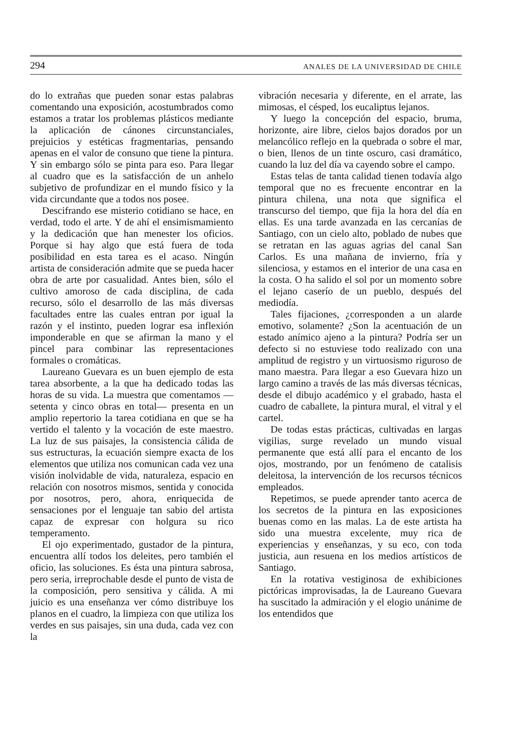294 ANALES DE LA UNIVERSIDAD DE CHILE
do lo extrañas que pueden sonar estas palabras comentando una exposición, acostumbrados como estamos a tratar los problemas plásticos mediante la aplicación de cánones circunstanciales, prejuicios y estéticas fragmentarias, pensando apenas en el valor de consuno que tiene la pintura. Y sin embargo sólo se pinta para eso. Para llegar al cuadro que es la satisfacción de un anhelo subjetivo de profundizar en el mundo físico y la vida circundante que a todos nos posee.
Descifrando ese misterio cotidiano se hace, en verdad, todo el arte. Y de ahí el ensimismamiento y la dedicación que han menester los oficios. Porque si hay algo que está fuera de toda posibilidad en esta tarea es el acaso. Ningún artista de consideración admite que se pueda hacer obra de arte por casualidad. Antes bien, sólo el cultivo amoroso de cada disciplina, de cada recurso, sólo el desarrollo de las más diversas facultades entre las cuales entran por igual la razón y el instinto, pueden lograr esa inflexión imponderable en que se afirman la mano y el pincel para combinar las representaciones formales o cromáticas.
Laureano Guevara es un buen ejemplo de esta tarea absorbente, a la que ha dedicado todas las horas de su vida. La muestra que comentamos —setenta y cinco obras en total— presenta en un amplio repertorio la tarea cotidiana en que se ha vertido el talento y la vocación de este maestro. La luz de sus paisajes, la consistencia cálida de sus estructuras, la ecuación siempre exacta de los elementos que utiliza nos comunican cada vez una visión inolvidable de vida, naturaleza, espacio en relación con nosotros mismos, sentida y conocida por nosotros, pero, ahora, enriquecida de sensaciones por el lenguaje tan sabio del artista capaz de expresar con holgura su rico temperamento.
El ojo experimentado, gustador de la pintura, encuentra allí todos los deleites, pero también el oficio, las soluciones. Es ésta una pintura sabrosa, pero seria, irreprochable desde el punto de vista de la composición, pero sensitiva y cálida. A mi juicio es una enseñanza ver cómo distribuye los planos en el cuadro, la limpieza con que utiliza los verdes en sus paisajes, sin una duda, cada vez con la
vibración necesaria y diferente, en el arrate, las mimosas, el césped, los eucaliptus lejanos.
Y luego la concepción del espacio, bruma, horizonte, aire libre, cielos bajos dorados por un melancólico reflejo en la quebrada o sobre el mar, o bien, llenos de un tinte oscuro, casi dramático, cuando la luz del día va cayendo sobre el campo.
Estas telas de tanta calidad tienen todavía algo temporal que no es frecuente encontrar en la pintura chilena, una nota que significa el transcurso del tiempo, que fija la hora del día en ellas. Es una tarde avanzada en las cercanías de Santiago, con un cielo alto, poblado de nubes que se retratan en las aguas agrias del canal San Carlos. Es una mañana de invierno, fría y silenciosa, y estamos en el interior de una casa en la costa. O ha salido el sol por un momento sobre el lejano caserío de un pueblo, después del mediodía.
Tales fijaciones, ¿corresponden a un alarde emotivo, solamente? ¿Son la acentuación de un estado anímico ajeno a la pintura? Podría ser un defecto si no estuviese todo realizado con una amplitud de registro y un virtuosismo riguroso de mano maestra. Para llegar a eso Guevara hizo un largo camino a través de las más diversas técnicas, desde el dibujo académico y el grabado, hasta el cuadro de caballete, la pintura mural, el vitral y el cartel.
De todas estas prácticas, cultivadas en largas vigilias, surge revelado un mundo visual permanente que está allí para el encanto de los ojos, mostrando, por un fenómeno de catalisis deleitosa, la intervención de los recursos técnicos empleados.
Repetimos, se puede aprender tanto acerca de los secretos de la pintura en las exposiciones buenas como en las malas. La de este artista ha sido una muestra excelente, muy rica de experiencias y enseñanzas, y su eco, con toda justicia, aun resuena en los medios artísticos de Santiago.
En la rotativa vestiginosa de exhibiciones pictóricas improvisadas, la de Laureano Guevara ha suscitado la admiración y el elogio unánime de los entendidos que